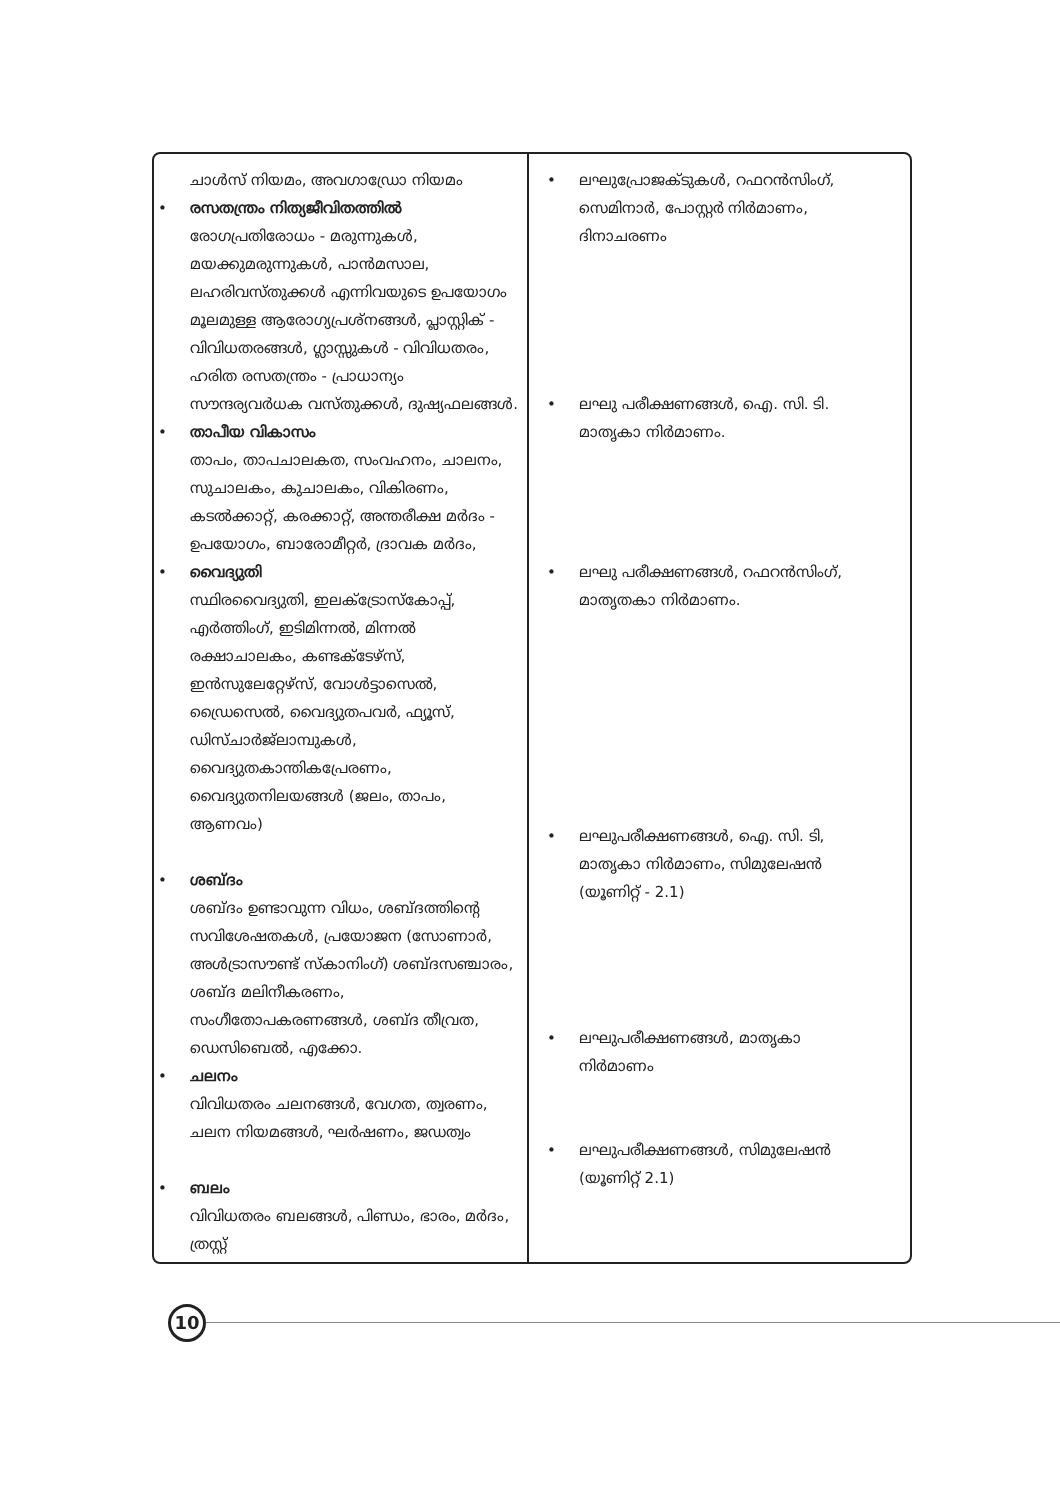ചാൾസ് നിയമം, അവഗാഡ്രോ നിയമം
• രസതന്ത്രം നിത്യജീവിതത്തിൽ
രോഗപ്രതിരോധം - മരുന്നുകൾ, മയക്കുമരുന്നുകൾ, പാൻമസാല, ലഹരിവസ്തുക്കൾ എന്നിവയുടെ ഉപയോഗം മൂലമുള്ള ആരോഗ്യപ്രശ്നങ്ങൾ, പ്ലാസ്റ്റിക് - വിവിധതരങ്ങൾ, ഗ്ലാസ്സുകൾ - വിവിധതരം, ഹരിത രസതന്ത്രം - പ്രാധാന്യം സൗന്ദര്യവർധക വസ്തുക്കൾ, ദുഷ്യഫലങ്ങൾ.
• താപീയ വികാസം
താപം, താപചാലകത, സംവഹനം, ചാലനം, സുചാലകം, കുചാലകം, വികിരണം, കടൽക്കാറ്റ്, കരക്കാറ്റ്, അന്തരീക്ഷ മർദം - ഉപയോഗം, ബാരോമീറ്റർ, ദ്രാവക മർദം,
• വൈദ്യുതി
സ്ഥിരവൈദ്യുതി, ഇലക്ട്രോസ്കോപ്പ്, എർത്തിംഗ്, ഇടിമിന്നൽ, മിന്നൽ രക്ഷാചാലകം, കണ്ടക്ടേഴ്സ്, ഇൻസുലേറ്റേഴ്സ്, വോൾട്ടാസെൽ, ഡ്രൈസെൽ, വൈദ്യുതപവർ, ഫ്യൂസ്, ഡിസ്ചാർജ്ലാമ്പുകൾ, വൈദ്യുതകാന്തികപ്രേരണം, വൈദ്യുതനിലയങ്ങൾ (ജലം, താപം, ആണവം)
• ശബ്ദം
ശബ്ദം ഉണ്ടാവുന്ന വിധം, ശബ്ദത്തിന്റെ സവിശേഷതകൾ, പ്രയോജന (സോണാർ, അൾട്രാസൗണ്ട് സ്കാനിംഗ്) ശബ്ദസഞ്ചാരം, ശബ്ദ മലിനീകരണം, സംഗീതോപകരണങ്ങൾ, ശബ്ദ തീവ്രത, ഡെസിബെൽ, എക്കോ.
• ചലനം
വിവിധതരം ചലനങ്ങൾ, വേഗത, ത്വരണം, ചലന നിയമങ്ങൾ, ഘർഷണം, ജഡത്വം
• ബലം
വിവിധതരം ബലങ്ങൾ, പിണ്ഡം, ഭാരം, മർദം, ത്രസ്റ്റ്
• ലഘുപ്രോജക്ടുകൾ, റഫറൻസിംഗ്,
സെമിനാർ, പോസ്റ്റർ നിർമാണം,
ദിനാചരണം
• ലഘു പരീക്ഷണങ്ങൾ, ഐ. സി. ടി.
മാതൃകാ നിർമാണം.
• ലഘു പരീക്ഷണങ്ങൾ, റഫറൻസിംഗ്,
മാതൃതകാ നിർമാണം.
• ലഘുപരീക്ഷണങ്ങൾ, ഐ. സി. ടി,
മാതൃകാ നിർമാണം, സിമുലേഷൻ
(യൂണിറ്റ് - 2.1)
• ലഘുപരീക്ഷണങ്ങൾ, മാതൃകാ
നിർമാണം
• ലഘുപരീക്ഷണങ്ങൾ, സിമുലേഷൻ
(യൂണിറ്റ് 2.1)
10